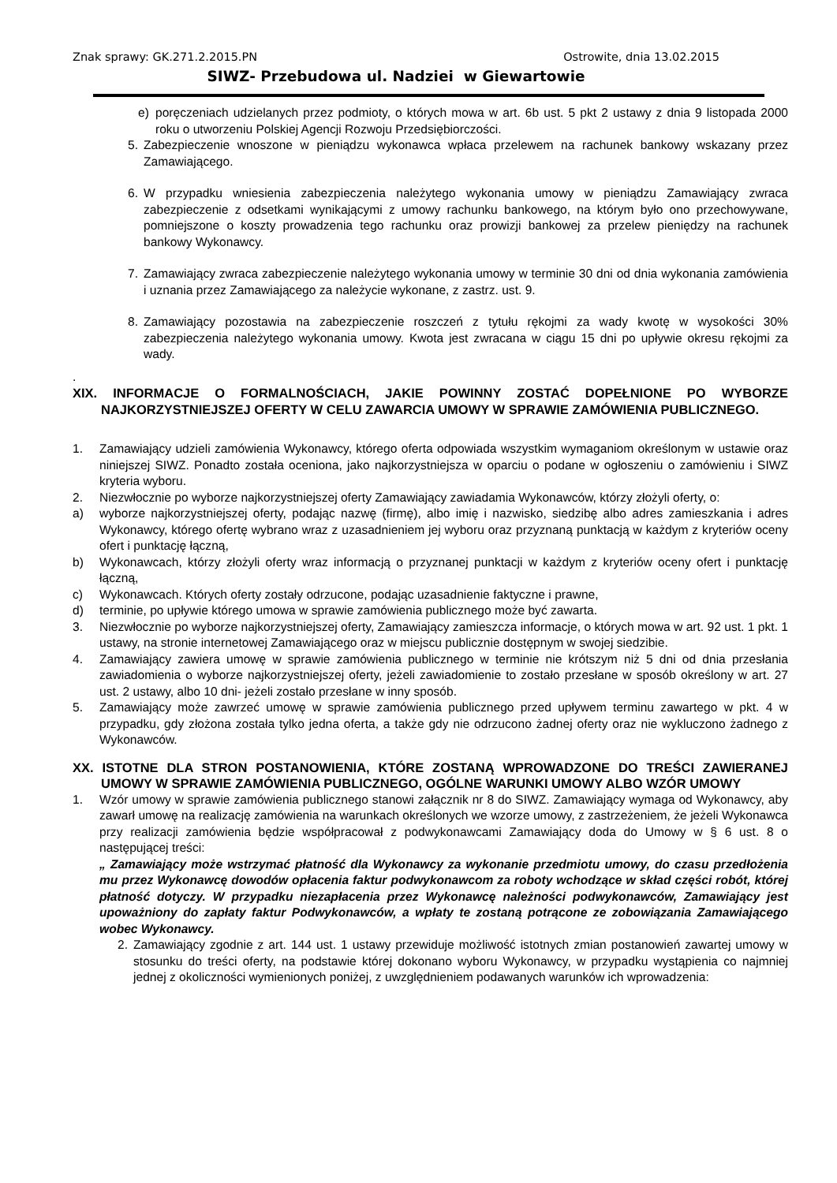Znak sprawy: GK.271.2.2015.PN Ostrowite, dnia 13.02.2015
SIWZ- Przebudowa ul. Nadziei w Giewartowie
e) poręczeniach udzielanych przez podmioty, o których mowa w art. 6b ust. 5 pkt 2 ustawy z dnia 9 listopada 2000 roku o utworzeniu Polskiej Agencji Rozwoju Przedsiębiorczości.
5. Zabezpieczenie wnoszone w pieniądzu wykonawca wpłaca przelewem na rachunek bankowy wskazany przez Zamawiającego.
6. W przypadku wniesienia zabezpieczenia należytego wykonania umowy w pieniądzu Zamawiający zwraca zabezpieczenie z odsetkami wynikającymi z umowy rachunku bankowego, na którym było ono przechowywane, pomniejszone o koszty prowadzenia tego rachunku oraz prowizji bankowej za przelew pieniędzy na rachunek bankowy Wykonawcy.
7. Zamawiający zwraca zabezpieczenie należytego wykonania umowy w terminie 30 dni od dnia wykonania zamówienia i uznania przez Zamawiającego za należycie wykonane, z zastrz. ust. 9.
8. Zamawiający pozostawia na zabezpieczenie roszczeń z tytułu rękojmi za wady kwotę w wysokości 30% zabezpieczenia należytego wykonania umowy. Kwota jest zwracana w ciągu 15 dni po upływie okresu rękojmi za wady.
.
XIX. INFORMACJE O FORMALNOŚCIACH, JAKIE POWINNY ZOSTAĆ DOPEŁNIONE PO WYBORZE NAJKORZYSTNIEJSZEJ OFERTY W CELU ZAWARCIA UMOWY W SPRAWIE ZAMÓWIENIA PUBLICZNEGO.
1. Zamawiający udzieli zamówienia Wykonawcy, którego oferta odpowiada wszystkim wymaganiom określonym w ustawie oraz niniejszej SIWZ. Ponadto została oceniona, jako najkorzystniejsza w oparciu o podane w ogłoszeniu o zamówieniu i SIWZ kryteria wyboru.
2. Niezwłocznie po wyborze najkorzystniejszej oferty Zamawiający zawiadamia Wykonawców, którzy złożyli oferty, o:
a) wyborze najkorzystniejszej oferty, podając nazwę (firmę), albo imię i nazwisko, siedzibę albo adres zamieszkania i adres Wykonawcy, którego ofertę wybrano wraz z uzasadnieniem jej wyboru oraz przyznaną punktacją w każdym z kryteriów oceny ofert i punktację łączną,
b) Wykonawcach, którzy złożyli oferty wraz informacją o przyznanej punktacji w każdym z kryteriów oceny ofert i punktację łączną,
c) Wykonawcach. Których oferty zostały odrzucone, podając uzasadnienie faktyczne i prawne,
d) terminie, po upływie którego umowa w sprawie zamówienia publicznego może być zawarta.
3. Niezwłocznie po wyborze najkorzystniejszej oferty, Zamawiający zamieszcza informacje, o których mowa w art. 92 ust. 1 pkt. 1 ustawy, na stronie internetowej Zamawiającego oraz w miejscu publicznie dostępnym w swojej siedzibie.
4. Zamawiający zawiera umowę w sprawie zamówienia publicznego w terminie nie krótszym niż 5 dni od dnia przesłania zawiadomienia o wyborze najkorzystniejszej oferty, jeżeli zawiadomienie to zostało przesłane w sposób określony w art. 27 ust. 2 ustawy, albo 10 dni- jeżeli zostało przesłane w inny sposób.
5. Zamawiający może zawrzeć umowę w sprawie zamówienia publicznego przed upływem terminu zawartego w pkt. 4 w przypadku, gdy złożona została tylko jedna oferta, a także gdy nie odrzucono żadnej oferty oraz nie wykluczono żadnego z Wykonawców.
XX. ISTOTNE DLA STRON POSTANOWIENIA, KTÓRE ZOSTANĄ WPROWADZONE DO TREŚCI ZAWIERANEJ UMOWY W SPRAWIE ZAMÓWIENIA PUBLICZNEGO, OGÓLNE WARUNKI UMOWY ALBO WZÓR UMOWY
1. Wzór umowy w sprawie zamówienia publicznego stanowi załącznik nr 8 do SIWZ. Zamawiający wymaga od Wykonawcy, aby zawarł umowę na realizację zamówienia na warunkach określonych we wzorze umowy, z zastrzeżeniem, że jeżeli Wykonawca przy realizacji zamówienia będzie współpracował z podwykonawcami Zamawiający doda do Umowy w § 6 ust. 8 o następującej treści:
„ Zamawiający może wstrzymać płatność dla Wykonawcy za wykonanie przedmiotu umowy, do czasu przedłożenia mu przez Wykonawcę dowodów opłacenia faktur podwykonawcom za roboty wchodzące w skład części robót, której płatność dotyczy. W przypadku niezapłacenia przez Wykonawcę należności podwykonawców, Zamawiający jest upoważniony do zapłaty faktur Podwykonawców, a wpłaty te zostaną potrącone ze zobowiązania Zamawiającego wobec Wykonawcy.
2. Zamawiający zgodnie z art. 144 ust. 1 ustawy przewiduje możliwość istotnych zmian postanowień zawartej umowy w stosunku do treści oferty, na podstawie której dokonano wyboru Wykonawcy, w przypadku wystąpienia co najmniej jednej z okoliczności wymienionych poniżej, z uwzględnieniem podawanych warunków ich wprowadzenia: